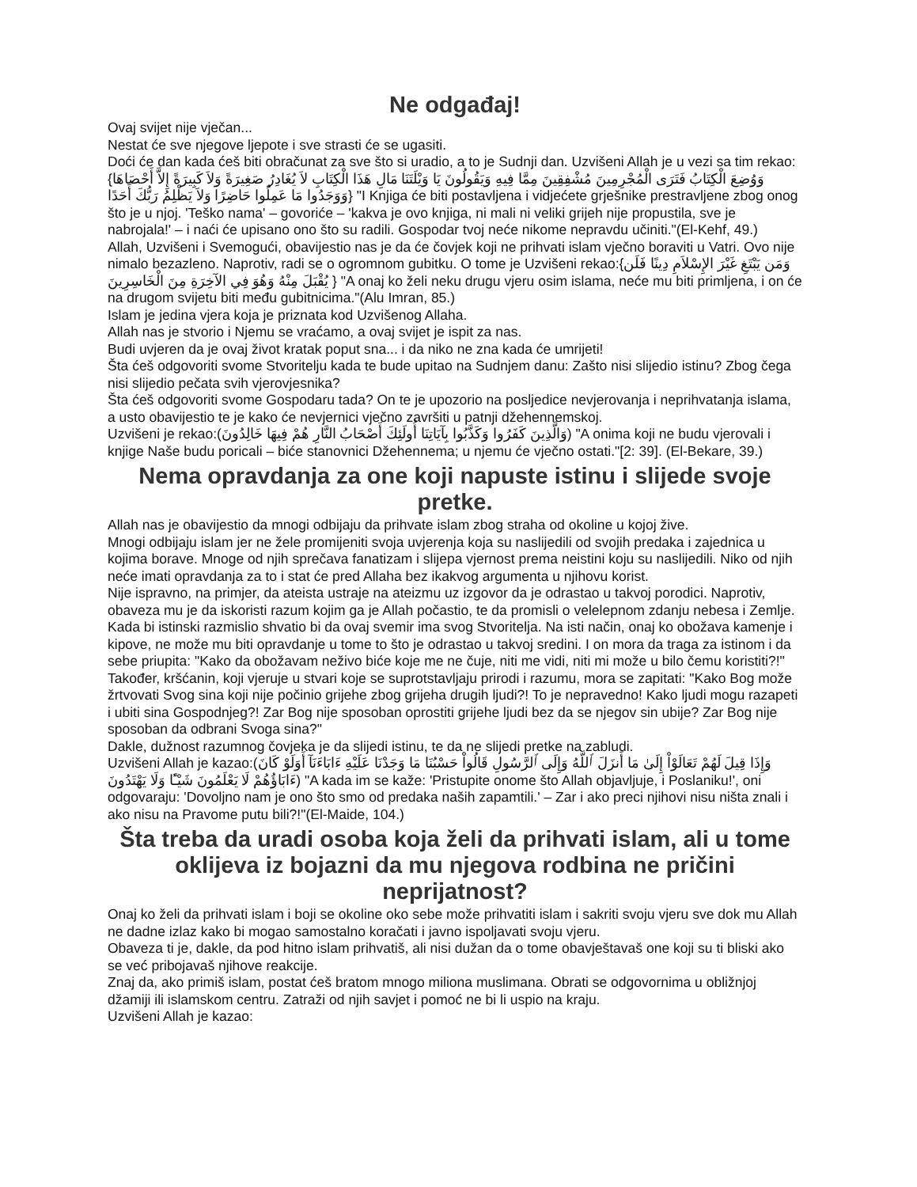Ne odgađaj!
Ovaj svijet nije vječan...
Nestat će sve njegove ljepote i sve strasti će se ugasiti.
Doći će dan kada ćeš biti obračunat za sve što si uradio, a to je Sudnji dan. Uzvišeni Allah je u vezi sa tim rekao:{وَوُضِعَ الْكِتَابُ فَتَرَى الْمُجْرِمِينَ مُشْفِقِينَ مِمَّا فِيهِ وَيَقُولُونَ يَا وَيْلَتَنَا مَالِ هَذَا الْكِتَابِ لاَ يُغَادِرُ صَغِيرَةً وَلاَ كَبِيرَةً إِلاَّ أَحْصَاهَا وَوَجَدُوا مَا عَمِلُوا حَاضِرًا وَلاَ يَظْلِمُ رَبُّكَ أَحَدًا} "I Knjiga će biti postavljena i vidjećete grješnike prestravljene zbog onog što je u njoj. 'Teško nama' – govoriće – 'kakva je ovo knjiga, ni mali ni veliki grijeh nije propustila, sve je nabrojala!' – i naći će upisano ono što su radili. Gospodar tvoj neće nikome nepravdu učiniti."(El-Kehf, 49.)
Allah, Uzvišeni i Svemogući, obavijestio nas je da će čovjek koji ne prihvati islam vječno boraviti u Vatri. Ovo nije nimalo bezazleno. Naprotiv, radi se o ogromnom gubitku. O tome je Uzvišeni rekao:{وَمَن يَبْتَغِ غَيْرَ الإِسْلاَمِ دِينًا فَلَن يُقْبَلَ مِنْهُ وَهُوَ فِي الآخِرَةِ مِنَ الْخَاسِرِينَ } "A onaj ko želi neku drugu vjeru osim islama, neće mu biti primljena, i on će na drugom svijetu biti među gubitnicima."(Alu Imran, 85.)
Islam je jedina vjera koja je priznata kod Uzvišenog Allaha.
Allah nas je stvorio i Njemu se vraćamo, a ovaj svijet je ispit za nas.
Budi uvjeren da je ovaj život kratak poput sna... i da niko ne zna kada će umrijeti!
Šta ćeš odgovoriti svome Stvoritelju kada te bude upitao na Sudnjem danu: Zašto nisi slijedio istinu? Zbog čega nisi slijedio pečata svih vjerovjesnika?
Šta ćeš odgovoriti svome Gospodaru tada? On te je upozorio na posljedice nevjerovanja i neprihvatanja islama, a usto obavijestio te je kako će nevjernici vječno završiti u patnji džehennemskoj.
Uzvišeni je rekao:(وَالَّذِينَ كَفَرُوا وَكَذَّبُوا بِآيَاتِنَا أُولَئِكَ أَصْحَابُ النَّارِ هُمْ فِيهَا خَالِدُونَ) "A onima koji ne budu vjerovali i knjige Naše budu poricali – biće stanovnici Džehennema; u njemu će vječno ostati."[2: 39]. (El-Bekare, 39.)
Nema opravdanja za one koji napuste istinu i slijede svoje pretke.
Allah nas je obavijestio da mnogi odbijaju da prihvate islam zbog straha od okoline u kojoj žive.
Mnogi odbijaju islam jer ne žele promijeniti svoja uvjerenja koja su naslijedili od svojih predaka i zajednica u kojima borave. Mnoge od njih sprečava fanatizam i slijepa vjernost prema neistini koju su naslijedili. Niko od njih neće imati opravdanja za to i stat će pred Allaha bez ikakvog argumenta u njihovu korist.
Nije ispravno, na primjer, da ateista ustraje na ateizmu uz izgovor da je odrastao u takvoj porodici. Naprotiv, obaveza mu je da iskoristi razum kojim ga je Allah počastio, te da promisli o velelepnom zdanju nebesa i Zemlje. Kada bi istinski razmislio shvatio bi da ovaj svemir ima svog Stvoritelja. Na isti način, onaj ko obožava kamenje i kipove, ne može mu biti opravdanje u tome to što je odrastao u takvoj sredini. I on mora da traga za istinom i da sebe priupita: "Kako da obožavam neživo biće koje me ne čuje, niti me vidi, niti mi može u bilo čemu koristiti?!"
Također, kršćanin, koji vjeruje u stvari koje se suprotstavljaju prirodi i razumu, mora se zapitati: "Kako Bog može žrtvovati Svog sina koji nije počinio grijehe zbog grijeha drugih ljudi?! To je nepravedno! Kako ljudi mogu razapeti i ubiti sina Gospodnjeg?! Zar Bog nije sposoban oprostiti grijehe ljudi bez da se njegov sin ubije? Zar Bog nije sposoban da odbrani Svoga sina?"
Dakle, dužnost razumnog čovjeka je da slijedi istinu, te da ne slijedi pretke na zabludi.
Uzvišeni Allah je kazao:(وَإِذَا قِيلَ لَهُمْ تَعَالَوْاْ إِلَىٰ مَا أَنزَلَ ٱللَّهُ وَإِلَى ٱلرَّسُولِ قَالُواْ حَسْبُنَا مَا وَجَدْنَا عَلَيْهِ ءَابَاءَنَآ أَوَلَوْ كَانَ ءَابَاؤُهُمْ لَا يَعْلَمُونَ شَيْـًٔا وَلَا يَهْتَدُونَ) "A kada im se kaže: 'Pristupite onome što Allah objavljuje, i Poslaniku!', oni odgovaraju: 'Dovoljno nam je ono što smo od predaka naših zapamtili.' – Zar i ako preci njihovi nisu ništa znali i ako nisu na Pravome putu bili?!"(El-Maide, 104.)
Šta treba da uradi osoba koja želi da prihvati islam, ali u tome oklijeva iz bojazni da mu njegova rodbina ne pričini neprijatnost?
Onaj ko želi da prihvati islam i boji se okoline oko sebe može prihvatiti islam i sakriti svoju vjeru sve dok mu Allah ne dadne izlaz kako bi mogao samostalno koračati i javno ispoljavati svoju vjeru.
Obaveza ti je, dakle, da pod hitno islam prihvatiš, ali nisi dužan da o tome obavještavaš one koji su ti bliski ako se već pribojavaš njihove reakcije.
Znaj da, ako primiš islam, postat ćeš bratom mnogo miliona muslimana. Obrati se odgovornima u obližnjoj džamiji ili islamskom centru. Zatraži od njih savjet i pomoć ne bi li uspio na kraju.
Uzvišeni Allah je kazao: